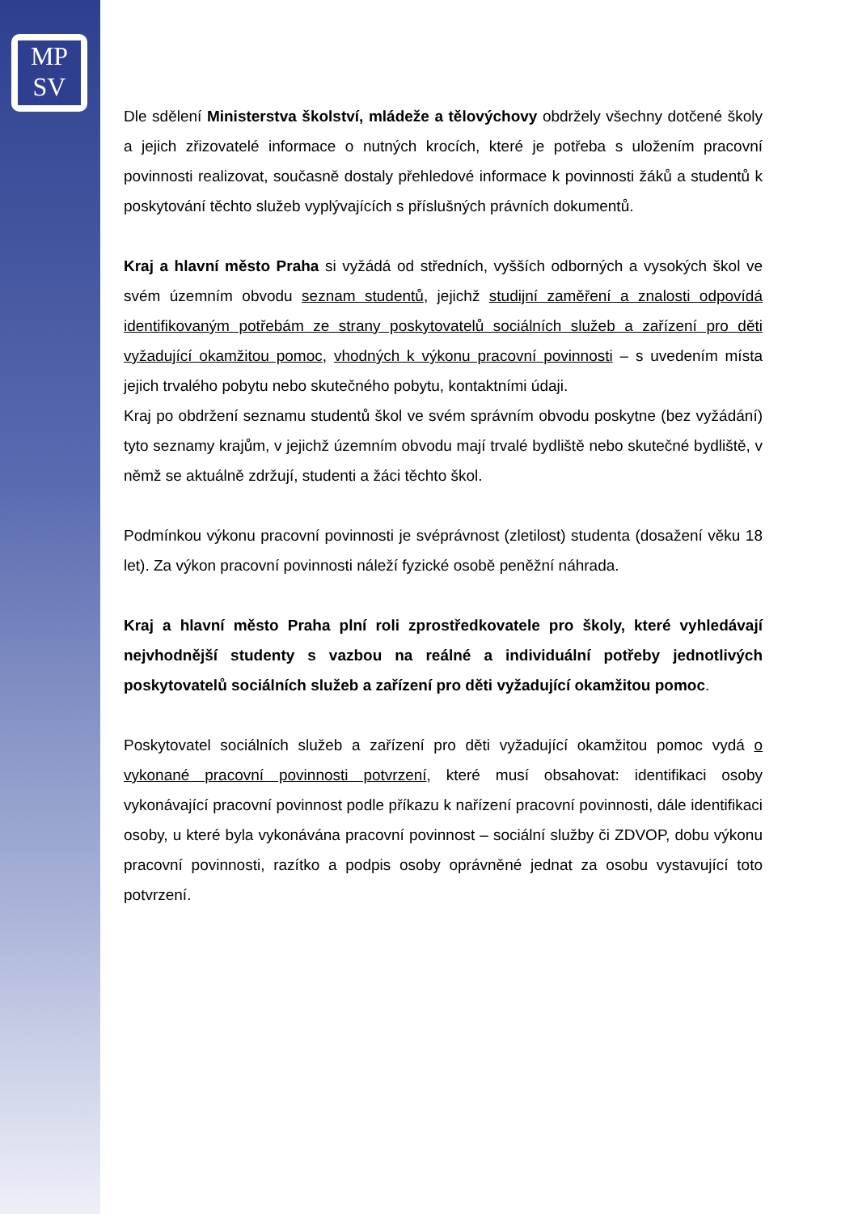MP
SV
Dle sdělení Ministerstva školství, mládeže a tělovýchovy obdržely všechny dotčené školy a jejich zřizovatelé informace o nutných krocích, které je potřeba s uložením pracovní povinnosti realizovat, současně dostaly přehledové informace k povinnosti žáků a studentů k poskytování těchto služeb vyplývajících s příslušných právních dokumentů.
Kraj a hlavní město Praha si vyžádá od středních, vyšších odborných a vysokých škol ve svém územním obvodu seznam studentů, jejichž studijní zaměření a znalosti odpovídá identifikovaným potřebám ze strany poskytovatelů sociálních služeb a zařízení pro děti vyžadující okamžitou pomoc, vhodných k výkonu pracovní povinnosti – s uvedením místa jejich trvalého pobytu nebo skutečného pobytu, kontaktními údaji.
Kraj po obdržení seznamu studentů škol ve svém správním obvodu poskytne (bez vyžádání) tyto seznamy krajům, v jejichž územním obvodu mají trvalé bydliště nebo skutečné bydliště, v němž se aktuálně zdržují, studenti a žáci těchto škol.
Podmínkou výkonu pracovní povinnosti je svéprávnost (zletilost) studenta (dosažení věku 18 let). Za výkon pracovní povinnosti náleží fyzické osobě peněžní náhrada.
Kraj a hlavní město Praha plní roli zprostředkovatele pro školy, které vyhledávají nejvhodnější studenty s vazbou na reálné a individuální potřeby jednotlivých poskytovatelů sociálních služeb a zařízení pro děti vyžadující okamžitou pomoc.
Poskytovatel sociálních služeb a zařízení pro děti vyžadující okamžitou pomoc vydá o vykonané pracovní povinnosti potvrzení, které musí obsahovat: identifikaci osoby vykonávající pracovní povinnost podle příkazu k nařízení pracovní povinnosti, dále identifikaci osoby, u které byla vykonávána pracovní povinnost – sociální služby či ZDVOP, dobu výkonu pracovní povinnosti, razítko a podpis osoby oprávněné jednat za osobu vystavující toto potvrzení.